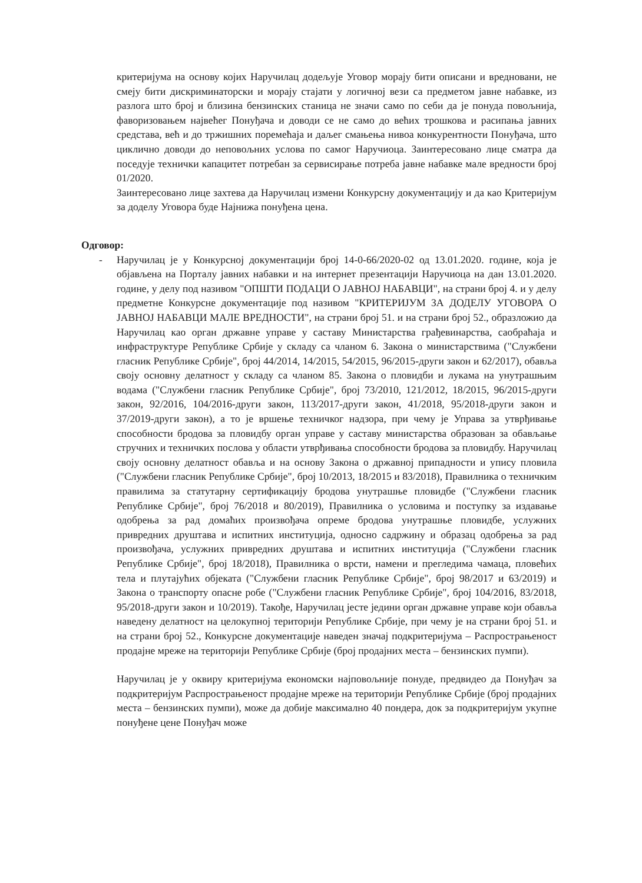критеријума на основу којих Наручилац додељује Уговор морају бити описани и вредновани, не смеју бити дискриминаторски и морају стајати у логичној вези са предметом јавне набавке, из разлога што број и близина бензинских станица не значи само по себи да је понуда повољнија, фаворизовањем највећег Понуђача и доводи се не само до већих трошкова и расипања јавних средстава, већ и до тржишних поремећаја и даљег смањења нивоа конкурентности Понуђача, што циклично доводи до неповољних услова по самог Наручиоца. Заинтересовано лице сматра да поседује технички капацитет потребан за сервисирање потреба јавне набавке мале вредности број 01/2020.
Заинтересовано лице захтева да Наручилац измени Конкурсну документацију и да као Критеријум за доделу Уговора буде Најнижа понуђена цена.
Одговор:
- Наручилац је у Конкурсној документацији број 14-0-66/2020-02 од 13.01.2020. године, која је објављена на Порталу јавних набавки и на интернет презентацији Наручиоца на дан 13.01.2020. године, у делу под називом "ОПШТИ ПОДАЦИ О ЈАВНОЈ НАБАВЦИ", на страни број 4. и у делу предметне Конкурсне документације под називом "КРИТЕРИЈУМ ЗА ДОДЕЛУ УГОВОРА О ЈАВНОЈ НАБАВЦИ МАЛЕ ВРЕДНОСТИ", на страни број 51. и на страни број 52., образложио да Наручилац као орган државне управе у саставу Министарства грађевинарства, саобраћаја и инфраструктуре Републике Србије у складу са чланом 6. Закона о министарствима ("Службени гласник Републике Србије", број 44/2014, 14/2015, 54/2015, 96/2015-други закон и 62/2017), обавља своју основну делатност у складу са чланом 85. Закона о пловидби и лукама на унутрашњим водама ("Службени гласник Републике Србије", број 73/2010, 121/2012, 18/2015, 96/2015-други закон, 92/2016, 104/2016-други закон, 113/2017-други закон, 41/2018, 95/2018-други закон и 37/2019-други закон), а то је вршење техничког надзора, при чему је Управа за утврђивање способности бродова за пловидбу орган управе у саставу министарства образован за обављање стручних и техничких послова у области утврђивања способности бродова за пловидбу. Наручилац своју основну делатност обавља и на основу Закона о државној припадности и упису пловила ("Службени гласник Републике Србије", број 10/2013, 18/2015 и 83/2018), Правилника о техничким правилима за статутарну сертификацију бродова унутрашње пловидбе ("Службени гласник Републике Србије", број 76/2018 и 80/2019), Правилника о условима и поступку за издавање одобрења за рад домаћих произвођача опреме бродова унутрашње пловидбе, услужних привредних друштава и испитних институција, односно садржину и образац одобрења за рад произвођача, услужних привредних друштава и испитних институција ("Службени гласник Републике Србије", број 18/2018), Правилника о врсти, намени и прегледима чамаца, пловећих тела и плутајућих објеката ("Службени гласник Републике Србије", број 98/2017 и 63/2019) и Закона о транспорту опасне робе ("Службени гласник Републике Србије", број 104/2016, 83/2018, 95/2018-други закон и 10/2019). Такође, Наручилац јесте једини орган државне управе који обавља наведену делатност на целокупној територији Републике Србије, при чему је на страни број 51. и на страни број 52., Конкурсне документације наведен значај подкритеријума – Распрострањеност продајне мреже на територији Републике Србије (број продајних места – бензинских пумпи).
Наручилац је у оквиру критеријума економски најповољније понуде, предвидео да Понуђач за подкритеријум Распрострањеност продајне мреже на територији Републике Србије (број продајних места – бензинских пумпи), може да добије максимално 40 пондера, док за подкритеријум укупне понуђене цене Понуђач може